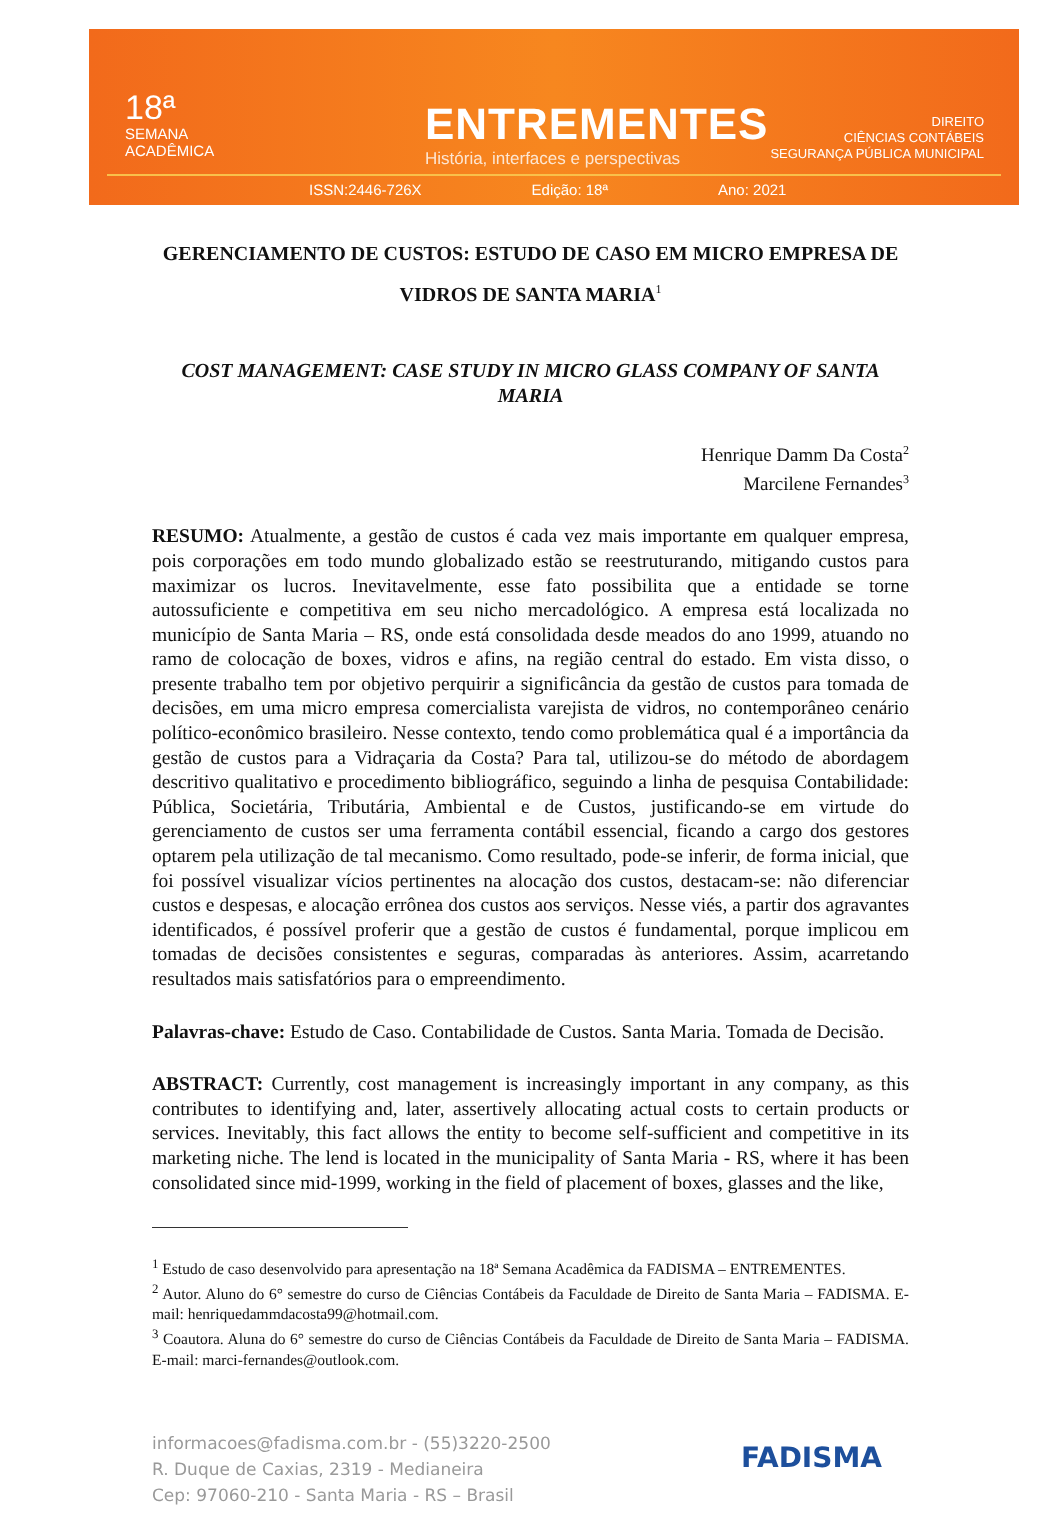18ª
SEMANA
ACADÊMICA
ENTREMENTES
História, interfaces e perspectivas
DIREITO
CIÊNCIAS CONTÁBEIS
SEGURANÇA PÚBLICA MUNICIPAL
ISSN:2446-726X Edição: 18ª Ano: 2021
GERENCIAMENTO DE CUSTOS: ESTUDO DE CASO EM MICRO EMPRESA DE VIDROS DE SANTA MARIA<sup>1</sup>
COST MANAGEMENT: CASE STUDY IN MICRO GLASS COMPANY OF SANTA MARIA
Henrique Damm Da Costa<sup>2</sup>
Marcilene Fernandes<sup>3</sup>
RESUMO: Atualmente, a gestão de custos é cada vez mais importante em qualquer empresa, pois corporações em todo mundo globalizado estão se reestruturando, mitigando custos para maximizar os lucros. Inevitavelmente, esse fato possibilita que a entidade se torne autossuficiente e competitiva em seu nicho mercadológico. A empresa está localizada no município de Santa Maria – RS, onde está consolidada desde meados do ano 1999, atuando no ramo de colocação de boxes, vidros e afins, na região central do estado. Em vista disso, o presente trabalho tem por objetivo perquirir a significância da gestão de custos para tomada de decisões, em uma micro empresa comercialista varejista de vidros, no contemporâneo cenário político-econômico brasileiro. Nesse contexto, tendo como problemática qual é a importância da gestão de custos para a Vidraçaria da Costa? Para tal, utilizou-se do método de abordagem descritivo qualitativo e procedimento bibliográfico, seguindo a linha de pesquisa Contabilidade: Pública, Societária, Tributária, Ambiental e de Custos, justificando-se em virtude do gerenciamento de custos ser uma ferramenta contábil essencial, ficando a cargo dos gestores optarem pela utilização de tal mecanismo. Como resultado, pode-se inferir, de forma inicial, que foi possível visualizar vícios pertinentes na alocação dos custos, destacam-se: não diferenciar custos e despesas, e alocação errônea dos custos aos serviços. Nesse viés, a partir dos agravantes identificados, é possível proferir que a gestão de custos é fundamental, porque implicou em tomadas de decisões consistentes e seguras, comparadas às anteriores. Assim, acarretando resultados mais satisfatórios para o empreendimento.
Palavras-chave: Estudo de Caso. Contabilidade de Custos. Santa Maria. Tomada de Decisão.
ABSTRACT: Currently, cost management is increasingly important in any company, as this contributes to identifying and, later, assertively allocating actual costs to certain products or services. Inevitably, this fact allows the entity to become self-sufficient and competitive in its marketing niche. The lend is located in the municipality of Santa Maria - RS, where it has been consolidated since mid-1999, working in the field of placement of boxes, glasses and the like,
<sup>1</sup> Estudo de caso desenvolvido para apresentação na 18ª Semana Acadêmica da FADISMA – ENTREMENTES.
<sup>2</sup> Autor. Aluno do 6° semestre do curso de Ciências Contábeis da Faculdade de Direito de Santa Maria – FADISMA. E-mail: henriquedammdacosta99@hotmail.com.
<sup>3</sup> Coautora. Aluna do 6° semestre do curso de Ciências Contábeis da Faculdade de Direito de Santa Maria – FADISMA. E-mail: marci-fernandes@outlook.com.
informacoes@fadisma.com.br - (55)3220-2500
R. Duque de Caxias, 2319 - Medianeira
Cep: 97060-210 - Santa Maria - RS – Brasil
FADISMA